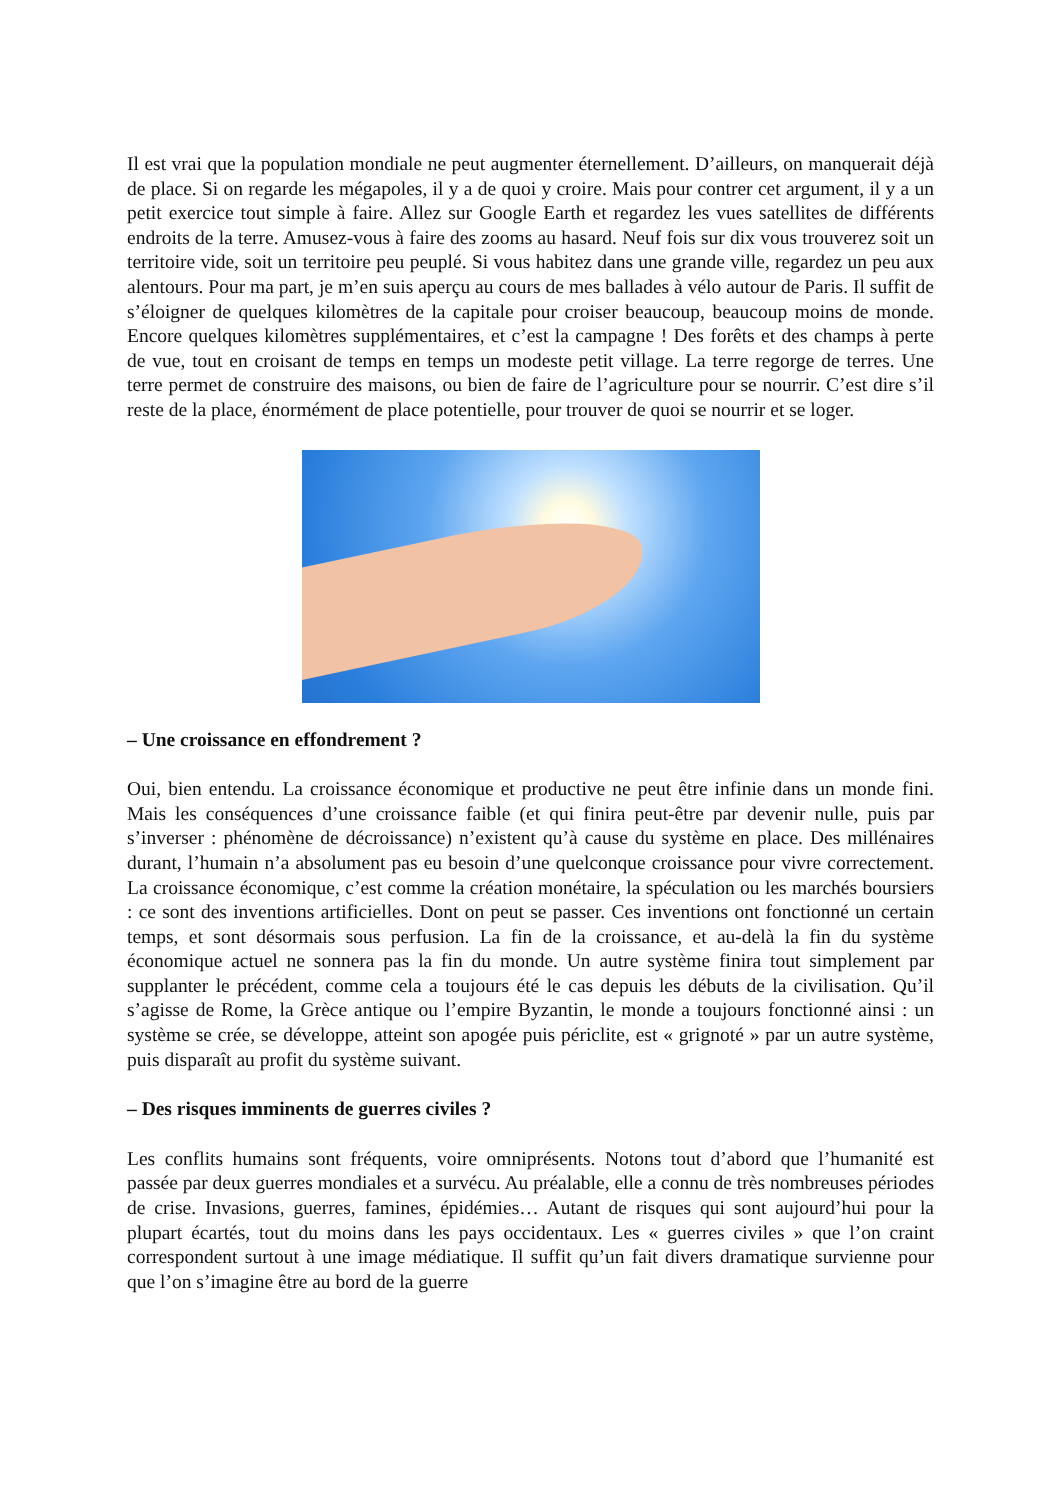Il est vrai que la population mondiale ne peut augmenter éternellement. D’ailleurs, on manquerait déjà de place. Si on regarde les mégapoles, il y a de quoi y croire. Mais pour contrer cet argument, il y a un petit exercice tout simple à faire. Allez sur Google Earth et regardez les vues satellites de différents endroits de la terre. Amusez-vous à faire des zooms au hasard. Neuf fois sur dix vous trouverez soit un territoire vide, soit un territoire peu peuplé. Si vous habitez dans une grande ville, regardez un peu aux alentours. Pour ma part, je m’en suis aperçu au cours de mes ballades à vélo autour de Paris. Il suffit de s’éloigner de quelques kilomètres de la capitale pour croiser beaucoup, beaucoup moins de monde. Encore quelques kilomètres supplémentaires, et c’est la campagne ! Des forêts et des champs à perte de vue, tout en croisant de temps en temps un modeste petit village. La terre regorge de terres. Une terre permet de construire des maisons, ou bien de faire de l’agriculture pour se nourrir. C’est dire s’il reste de la place, énormément de place potentielle, pour trouver de quoi se nourrir et se loger.
– Une croissance en effondrement ?
Oui, bien entendu. La croissance économique et productive ne peut être infinie dans un monde fini. Mais les conséquences d’une croissance faible (et qui finira peut-être par devenir nulle, puis par s’inverser : phénomène de décroissance) n’existent qu’à cause du système en place. Des millénaires durant, l’humain n’a absolument pas eu besoin d’une quelconque croissance pour vivre correctement. La croissance économique, c’est comme la création monétaire, la spéculation ou les marchés boursiers : ce sont des inventions artificielles. Dont on peut se passer. Ces inventions ont fonctionné un certain temps, et sont désormais sous perfusion. La fin de la croissance, et au-delà la fin du système économique actuel ne sonnera pas la fin du monde. Un autre système finira tout simplement par supplanter le précédent, comme cela a toujours été le cas depuis les débuts de la civilisation. Qu’il s’agisse de Rome, la Grèce antique ou l’empire Byzantin, le monde a toujours fonctionné ainsi : un système se crée, se développe, atteint son apogée puis périclite, est « grignoté » par un autre système, puis disparaît au profit du système suivant.
– Des risques imminents de guerres civiles ?
Les conflits humains sont fréquents, voire omniprésents. Notons tout d’abord que l’humanité est passée par deux guerres mondiales et a survécu. Au préalable, elle a connu de très nombreuses périodes de crise. Invasions, guerres, famines, épidémies… Autant de risques qui sont aujourd’hui pour la plupart écartés, tout du moins dans les pays occidentaux. Les « guerres civiles » que l’on craint correspondent surtout à une image médiatique. Il suffit qu’un fait divers dramatique survienne pour que l’on s’imagine être au bord de la guerre